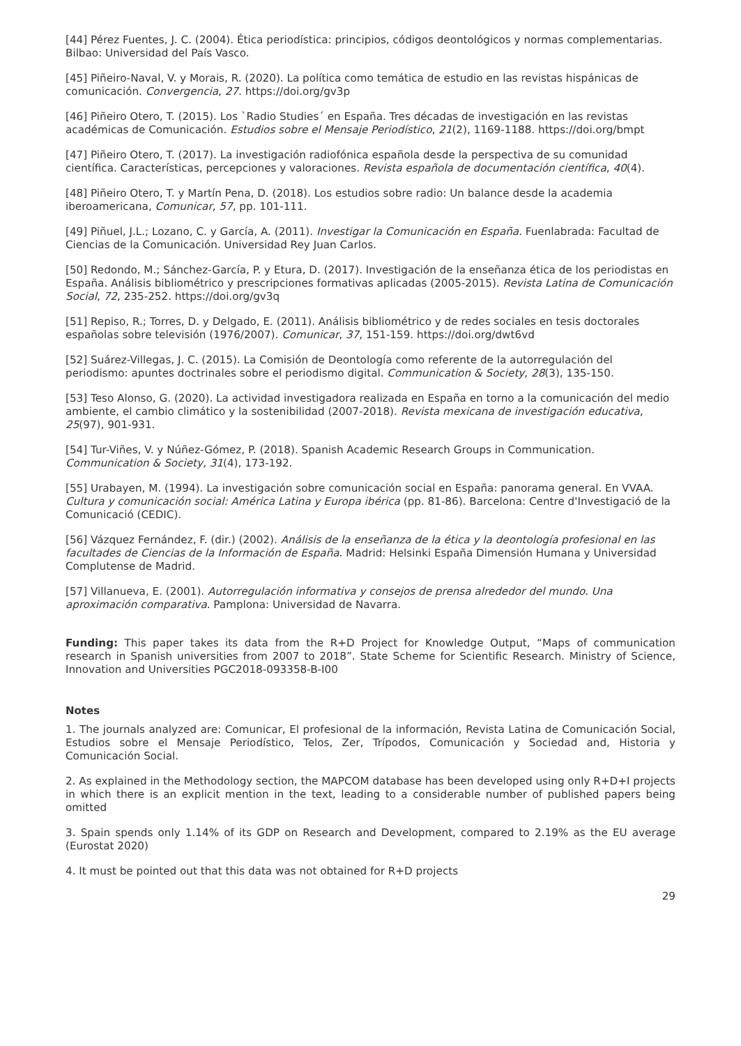[44] Pérez Fuentes, J. C. (2004). Ética periodística: principios, códigos deontológicos y normas complementarias. Bilbao: Universidad del País Vasco.
[45] Piñeiro-Naval, V. y Morais, R. (2020). La política como temática de estudio en las revistas hispánicas de comunicación. Convergencia, 27. https://doi.org/gv3p
[46] Piñeiro Otero, T. (2015). Los `Radio Studies´ en España. Tres décadas de investigación en las revistas académicas de Comunicación. Estudios sobre el Mensaje Periodístico, 21(2), 1169-1188. https://doi.org/bmpt
[47] Piñeiro Otero, T. (2017). La investigación radiofónica española desde la perspectiva de su comunidad científica. Características, percepciones y valoraciones. Revista española de documentación científica, 40(4).
[48] Piñeiro Otero, T. y Martín Pena, D. (2018). Los estudios sobre radio: Un balance desde la academia iberoamericana, Comunicar, 57, pp. 101-111.
[49] Piñuel, J.L.; Lozano, C. y García, A. (2011). Investigar la Comunicación en España. Fuenlabrada: Facultad de Ciencias de la Comunicación. Universidad Rey Juan Carlos.
[50] Redondo, M.; Sánchez-García, P. y Etura, D. (2017). Investigación de la enseñanza ética de los periodistas en España. Análisis bibliométrico y prescripciones formativas aplicadas (2005-2015). Revista Latina de Comunicación Social, 72, 235-252. https://doi.org/gv3q
[51] Repiso, R.; Torres, D. y Delgado, E. (2011). Análisis bibliométrico y de redes sociales en tesis doctorales españolas sobre televisión (1976/2007). Comunicar, 37, 151-159. https://doi.org/dwt6vd
[52] Suárez-Villegas, J. C. (2015). La Comisión de Deontología como referente de la autorregulación del periodismo: apuntes doctrinales sobre el periodismo digital. Communication & Society, 28(3), 135-150.
[53] Teso Alonso, G. (2020). La actividad investigadora realizada en España en torno a la comunicación del medio ambiente, el cambio climático y la sostenibilidad (2007-2018). Revista mexicana de investigación educativa, 25(97), 901-931.
[54] Tur-Viñes, V. y Núñez-Gómez, P. (2018). Spanish Academic Research Groups in Communication. Communication & Society, 31(4), 173-192.
[55] Urabayen, M. (1994). La investigación sobre comunicación social en España: panorama general. En VVAA. Cultura y comunicación social: América Latina y Europa ibérica (pp. 81-86). Barcelona: Centre d'Investigació de la Comunicació (CEDIC).
[56] Vázquez Fernández, F. (dir.) (2002). Análisis de la enseñanza de la ética y la deontología profesional en las facultades de Ciencias de la Información de España. Madrid: Helsinki España Dimensión Humana y Universidad Complutense de Madrid.
[57] Villanueva, E. (2001). Autorregulación informativa y consejos de prensa alrededor del mundo. Una aproximación comparativa. Pamplona: Universidad de Navarra.
Funding: This paper takes its data from the R+D Project for Knowledge Output, “Maps of communication research in Spanish universities from 2007 to 2018”. State Scheme for Scientific Research. Ministry of Science, Innovation and Universities PGC2018-093358-B-I00
Notes
1. The journals analyzed are: Comunicar, El profesional de la información, Revista Latina de Comunicación Social, Estudios sobre el Mensaje Periodístico, Telos, Zer, Trípodos, Comunicación y Sociedad and, Historia y Comunicación Social.
2. As explained in the Methodology section, the MAPCOM database has been developed using only R+D+I projects in which there is an explicit mention in the text, leading to a considerable number of published papers being omitted
3. Spain spends only 1.14% of its GDP on Research and Development, compared to 2.19% as the EU average (Eurostat 2020)
4. It must be pointed out that this data was not obtained for R+D projects
29